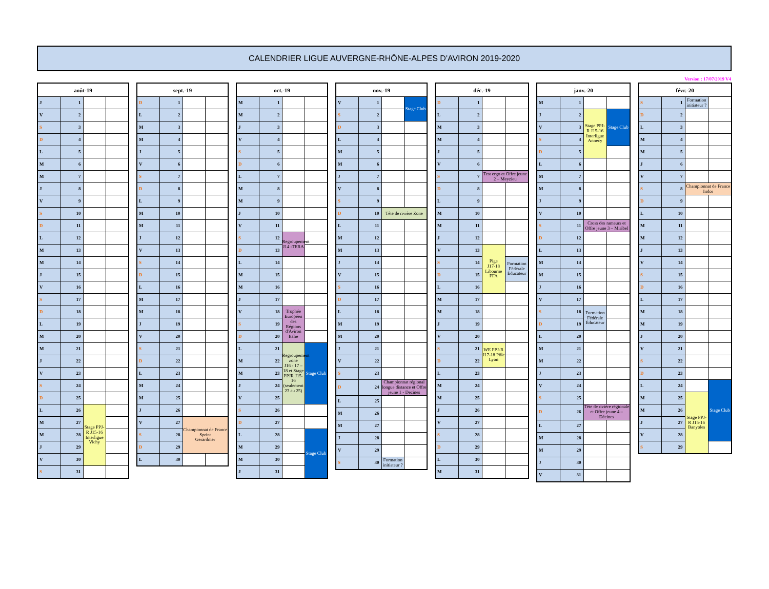CALENDRIER LIGUE AUVERGNE-RHÔNE-ALPES D'AVIRON 2019-2020
Version : 17/07/2019 V4
| août-19 | | | |
| --- | --- | --- | --- |
| J | 1 | | |
| V | 2 | | |
| S | 3 | | |
| D | 4 | | |
| L | 5 | | |
| M | 6 | | |
| M | 7 | | |
| J | 8 | | |
| V | 9 | | |
| S | 10 | | |
| D | 11 | | |
| L | 12 | | |
| M | 13 | | |
| M | 14 | | |
| J | 15 | | |
| V | 16 | | |
| S | 17 | | |
| D | 18 | | |
| L | 19 | | |
| M | 20 | | |
| M | 21 | | |
| J | 22 | | |
| V | 23 | | |
| S | 24 | | |
| D | 25 | | |
| L | 26 | Stage PPJ-R J15-16 Interligue Vichy | |
| M | 27 | | |
| M | 28 | | |
| J | 29 | | |
| V | 30 | | |
| S | 31 | | |
| sept.-19 | | | |
| --- | --- | --- | --- |
| D | 1 | | |
| L | 2 | | |
| M | 3 | | |
| M | 4 | | |
| J | 5 | | |
| V | 6 | | |
| S | 7 | | |
| D | 8 | | |
| L | 9 | | |
| M | 10 | | |
| M | 11 | | |
| J | 12 | | |
| V | 13 | | |
| S | 14 | | |
| D | 15 | | |
| L | 16 | | |
| M | 17 | | |
| M | 18 | | |
| J | 19 | | |
| V | 20 | | |
| S | 21 | | |
| D | 22 | | |
| L | 23 | | |
| M | 24 | | |
| M | 25 | | |
| J | 26 | | |
| V | 27 | Championnat de France Sprint Gerardmer | |
| S | 28 | | |
| D | 29 | | |
| L | 30 | | |
| oct.-19 | | | |
| --- | --- | --- | --- |
| M | 1 | | |
| M | 2 | | |
| J | 3 | | |
| V | 4 | | |
| S | 5 | | |
| D | 6 | | |
| L | 7 | | |
| M | 8 | | |
| M | 9 | | |
| J | 10 | | |
| V | 11 | | |
| S | 12 | Regroupement J14 -TERA | |
| D | 13 | | |
| L | 14 | | |
| M | 15 | | |
| M | 16 | | |
| J | 17 | | |
| V | 18 | Trophée Européen des Régions d'Aviron Italie | |
| S | 19 | | |
| D | 20 | | |
| L | 21 | Regroupement zone J16 - 17 – 18 et Stage PPJR J15-16 (seulement 23 au 25) | Stage Club |
| M | 22 | | |
| M | 23 | | |
| J | 24 | | |
| V | 25 | | |
| S | 26 | | |
| D | 27 | | |
| L | 28 | | Stage Club |
| M | 29 | | |
| M | 30 | | |
| J | 31 | | |
| nov.-19 | | | |
| --- | --- | --- | --- |
| V | 1 | | Stage Club |
| S | 2 | | |
| D | 3 | | |
| L | 4 | | |
| M | 5 | | |
| M | 6 | | |
| J | 7 | | |
| V | 8 | | |
| S | 9 | | |
| D | 10 | Tête de rivière Zone | |
| L | 11 | | |
| M | 12 | | |
| M | 13 | | |
| J | 14 | | |
| V | 15 | | |
| S | 16 | | |
| D | 17 | | |
| L | 18 | | |
| M | 19 | | |
| M | 20 | | |
| J | 21 | | |
| V | 22 | | |
| S | 23 | | |
| D | 24 | Championnat régional longue distance et Offre jeune 1 - Decines | |
| L | 25 | | |
| M | 26 | | |
| M | 27 | | |
| J | 28 | | |
| V | 29 | | |
| S | 30 | Formation initiateur ? | |
| déc.-19 | | | |
| --- | --- | --- | --- |
| D | 1 | | |
| L | 2 | | |
| M | 3 | | |
| M | 4 | | |
| J | 5 | | |
| V | 6 | | |
| S | 7 | Test ergo et Offre jeune 2 – Meyzieu | |
| D | 8 | | |
| L | 9 | | |
| M | 10 | | |
| M | 11 | | |
| J | 12 | | |
| V | 13 | Pige J17-18 Libourne FFA | |
| S | 14 | | Formation Fédérale Éducateur |
| D | 15 | | |
| L | 16 | | |
| M | 17 | | |
| M | 18 | | |
| J | 19 | | |
| V | 20 | | |
| S | 21 | WE PPJ-R J17-18 Pôle Lyon | |
| D | 22 | | |
| L | 23 | | |
| M | 24 | | |
| M | 25 | | |
| J | 26 | | |
| V | 27 | | |
| S | 28 | | |
| D | 29 | | |
| L | 30 | | |
| M | 31 | | |
| janv.-20 | | | |
| --- | --- | --- | --- |
| M | 1 | | |
| J | 2 | Stage PPJ-R J15-16 Interligue Annecy | Stage Club |
| V | 3 | | |
| S | 4 | | |
| D | 5 | | |
| L | 6 | | |
| M | 7 | | |
| M | 8 | | |
| J | 9 | | |
| V | 10 | | |
| S | 11 | Cross des rameurs et Offre jeune 3 – Miribel | |
| D | 12 | | |
| L | 13 | | |
| M | 14 | | |
| M | 15 | | |
| J | 16 | | |
| V | 17 | | |
| S | 18 | Formation Fédérale Éducateur | |
| D | 19 | | |
| L | 20 | | |
| M | 21 | | |
| M | 22 | | |
| J | 23 | | |
| V | 24 | | |
| S | 25 | | |
| D | 26 | Tête de rivière régionale et Offre jeune 4 – Décines | |
| L | 27 | | |
| M | 28 | | |
| M | 29 | | |
| J | 30 | | |
| V | 31 | | |
| févr.-20 | | | |
| --- | --- | --- | --- |
| S | 1 | Formation initiateur ? | |
| D | 2 | | |
| L | 3 | | |
| M | 4 | | |
| M | 5 | | |
| J | 6 | | |
| V | 7 | | |
| S | 8 | Championnat de France Indor | |
| D | 9 | | |
| L | 10 | | |
| M | 11 | | |
| M | 12 | | |
| J | 13 | | |
| V | 14 | | |
| S | 15 | | |
| D | 16 | | |
| L | 17 | | |
| M | 18 | | |
| M | 19 | | |
| J | 20 | | |
| V | 21 | | |
| S | 22 | | |
| D | 23 | | |
| L | 24 | | Stage Club |
| M | 25 | Stage PPJ-R J15-16 Banyoles | |
| M | 26 | | |
| J | 27 | | |
| V | 28 | | |
| S | 29 | | |